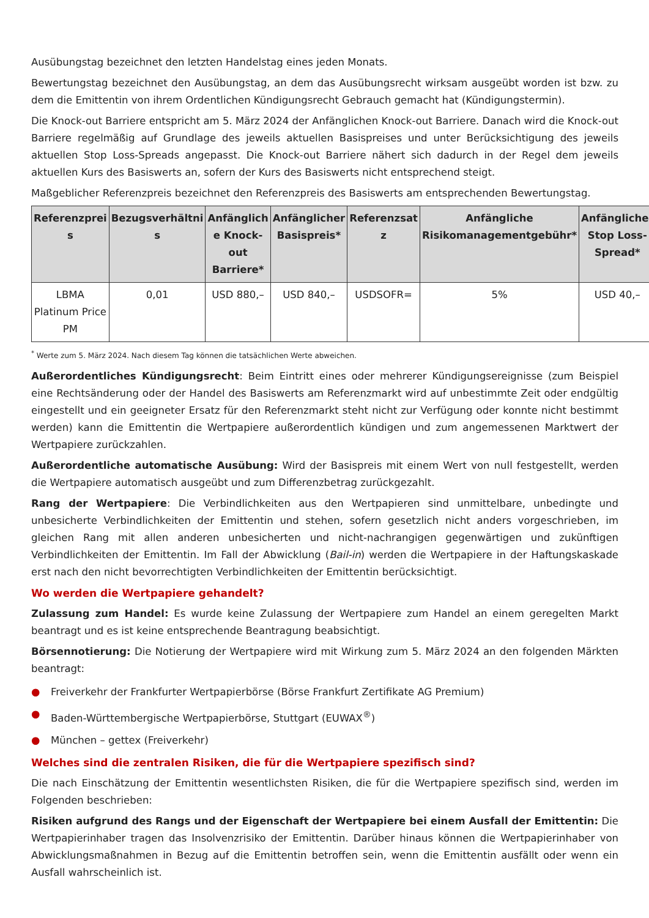Ausübungstag bezeichnet den letzten Handelstag eines jeden Monats.
Bewertungstag bezeichnet den Ausübungstag, an dem das Ausübungsrecht wirksam ausgeübt worden ist bzw. zu dem die Emittentin von ihrem Ordentlichen Kündigungsrecht Gebrauch gemacht hat (Kündigungstermin).
Die Knock-out Barriere entspricht am 5. März 2024 der Anfänglichen Knock-out Barriere. Danach wird die Knock-out Barriere regelmäßig auf Grundlage des jeweils aktuellen Basispreises und unter Berücksichtigung des jeweils aktuellen Stop Loss-Spreads angepasst. Die Knock-out Barriere nähert sich dadurch in der Regel dem jeweils aktuellen Kurs des Basiswerts an, sofern der Kurs des Basiswerts nicht entsprechend steigt.
Maßgeblicher Referenzpreis bezeichnet den Referenzpreis des Basiswerts am entsprechenden Bewertungstag.
| Referenzprei s | Bezugsverhältni s | Anfänglich e Knock-out Barriere* | Anfänglicher Basispreis* | Referenzsat z | Anfängliche Risikomanagementgebühr* | Anfänglicher Stop Loss-Spread* |
| --- | --- | --- | --- | --- | --- | --- |
| LBMA Platinum Price PM | 0,01 | USD 880,– | USD 840,– | USDSOFR= | 5% | USD 40,– |
<sup>*</sup> Werte zum 5. März 2024. Nach diesem Tag können die tatsächlichen Werte abweichen.
Außerordentliches Kündigungsrecht: Beim Eintritt eines oder mehrerer Kündigungsereignisse (zum Beispiel eine Rechtsänderung oder der Handel des Basiswerts am Referenzmarkt wird auf unbestimmte Zeit oder endgültig eingestellt und ein geeigneter Ersatz für den Referenzmarkt steht nicht zur Verfügung oder konnte nicht bestimmt werden) kann die Emittentin die Wertpapiere außerordentlich kündigen und zum angemessenen Marktwert der Wertpapiere zurückzahlen.
Außerordentliche automatische Ausübung: Wird der Basispreis mit einem Wert von null festgestellt, werden die Wertpapiere automatisch ausgeübt und zum Differenzbetrag zurückgezahlt.
Rang der Wertpapiere: Die Verbindlichkeiten aus den Wertpapieren sind unmittelbare, unbedingte und unbesicherte Verbindlichkeiten der Emittentin und stehen, sofern gesetzlich nicht anders vorgeschrieben, im gleichen Rang mit allen anderen unbesicherten und nicht-nachrangigen gegenwärtigen und zukünftigen Verbindlichkeiten der Emittentin. Im Fall der Abwicklung (Bail-in) werden die Wertpapiere in der Haftungskaskade erst nach den nicht bevorrechtigten Verbindlichkeiten der Emittentin berücksichtigt.
Wo werden die Wertpapiere gehandelt?
Zulassung zum Handel: Es wurde keine Zulassung der Wertpapiere zum Handel an einem geregelten Markt beantragt und es ist keine entsprechende Beantragung beabsichtigt.
Börsennotierung: Die Notierung der Wertpapiere wird mit Wirkung zum 5. März 2024 an den folgenden Märkten beantragt:
● Freiverkehr der Frankfurter Wertpapierbörse (Börse Frankfurt Zertifikate AG Premium)
● Baden-Württembergische Wertpapierbörse, Stuttgart (EUWAX<sup>®</sup>)
● München – gettex (Freiverkehr)
Welches sind die zentralen Risiken, die für die Wertpapiere spezifisch sind?
Die nach Einschätzung der Emittentin wesentlichsten Risiken, die für die Wertpapiere spezifisch sind, werden im Folgenden beschrieben:
Risiken aufgrund des Rangs und der Eigenschaft der Wertpapiere bei einem Ausfall der Emittentin: Die Wertpapierinhaber tragen das Insolvenzrisiko der Emittentin. Darüber hinaus können die Wertpapierinhaber von Abwicklungsmaßnahmen in Bezug auf die Emittentin betroffen sein, wenn die Emittentin ausfällt oder wenn ein Ausfall wahrscheinlich ist.